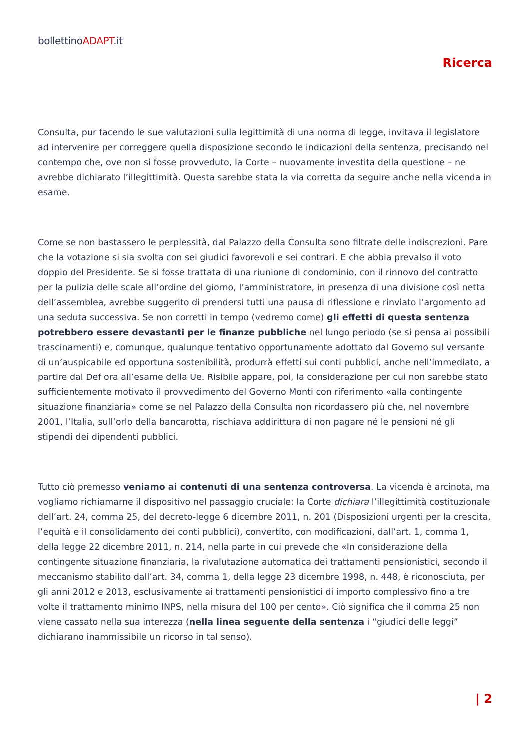bollettinoADAPT.it
Ricerca
Consulta, pur facendo le sue valutazioni sulla legittimità di una norma di legge, invitava il legislatore ad intervenire per correggere quella disposizione secondo le indicazioni della sentenza, precisando nel contempo che, ove non si fosse provveduto, la Corte – nuovamente investita della questione – ne avrebbe dichiarato l’illegittimità. Questa sarebbe stata la via corretta da seguire anche nella vicenda in esame.
Come se non bastassero le perplessità, dal Palazzo della Consulta sono filtrate delle indiscrezioni. Pare che la votazione si sia svolta con sei giudici favorevoli e sei contrari. E che abbia prevalso il voto doppio del Presidente. Se si fosse trattata di una riunione di condominio, con il rinnovo del contratto per la pulizia delle scale all’ordine del giorno, l’amministratore, in presenza di una divisione così netta dell’assemblea, avrebbe suggerito di prendersi tutti una pausa di riflessione e rinviato l’argomento ad una seduta successiva. Se non corretti in tempo (vedremo come) gli effetti di questa sentenza potrebbero essere devastanti per le finanze pubbliche nel lungo periodo (se si pensa ai possibili trascinamenti) e, comunque, qualunque tentativo opportunamente adottato dal Governo sul versante di un’auspicabile ed opportuna sostenibilità, produrrà effetti sui conti pubblici, anche nell’immediato, a partire dal Def ora all’esame della Ue. Risibile appare, poi, la considerazione per cui non sarebbe stato sufficientemente motivato il provvedimento del Governo Monti con riferimento «alla contingente situazione finanziaria» come se nel Palazzo della Consulta non ricordassero più che, nel novembre 2001, l’Italia, sull’orlo della bancarotta, rischiava addirittura di non pagare né le pensioni né gli stipendi dei dipendenti pubblici.
Tutto ciò premesso veniamo ai contenuti di una sentenza controversa. La vicenda è arcinota, ma vogliamo richiamarne il dispositivo nel passaggio cruciale: la Corte dichiara l’illegittimità costituzionale dell’art. 24, comma 25, del decreto-legge 6 dicembre 2011, n. 201 (Disposizioni urgenti per la crescita, l’equità e il consolidamento dei conti pubblici), convertito, con modificazioni, dall’art. 1, comma 1, della legge 22 dicembre 2011, n. 214, nella parte in cui prevede che «In considerazione della contingente situazione finanziaria, la rivalutazione automatica dei trattamenti pensionistici, secondo il meccanismo stabilito dall’art. 34, comma 1, della legge 23 dicembre 1998, n. 448, è riconosciuta, per gli anni 2012 e 2013, esclusivamente ai trattamenti pensionistici di importo complessivo fino a tre volte il trattamento minimo INPS, nella misura del 100 per cento». Ciò significa che il comma 25 non viene cassato nella sua interezza (nella linea seguente della sentenza i “giudici delle leggi” dichiarano inammissibile un ricorso in tal senso).
| 2